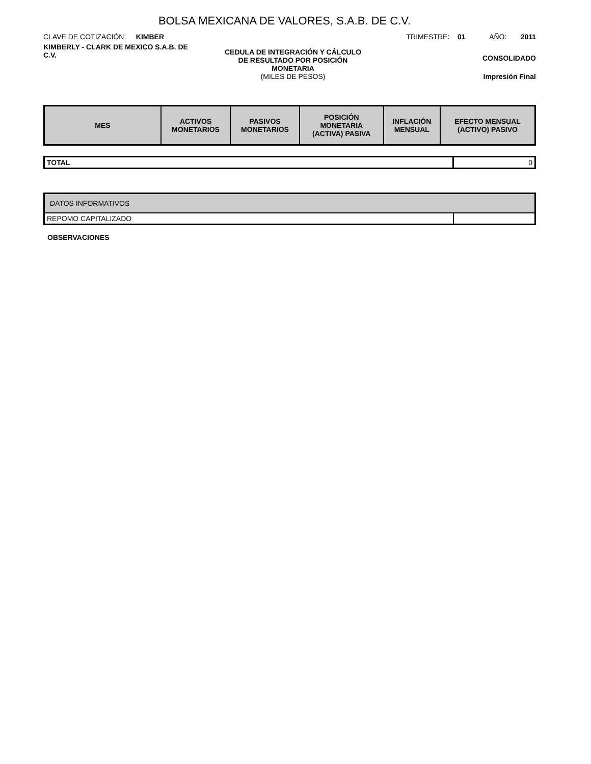BOLSA MEXICANA DE VALORES, S.A.B. DE C.V.
CLAVE DE COTIZACIÓN: KIMBER
TRIMESTRE: 01 AÑO: 2011
KIMBERLY - CLARK DE MEXICO S.A.B. DE C.V.
CEDULA DE INTEGRACIÓN Y CÁLCULO
DE RESULTADO POR POSICIÓN
MONETARIA
(MILES DE PESOS)
CONSOLIDADO
Impresión Final
| MES | ACTIVOS MONETARIOS | PASIVOS MONETARIOS | POSICIÓN MONETARIA (ACTIVA) PASIVA | INFLACIÓN MENSUAL | EFECTO MENSUAL (ACTIVO) PASIVO |
| --- | --- | --- | --- | --- | --- |
| TOTAL | 0 |
| DATOS INFORMATIVOS | |
| REPOMO CAPITALIZADO | |
OBSERVACIONES